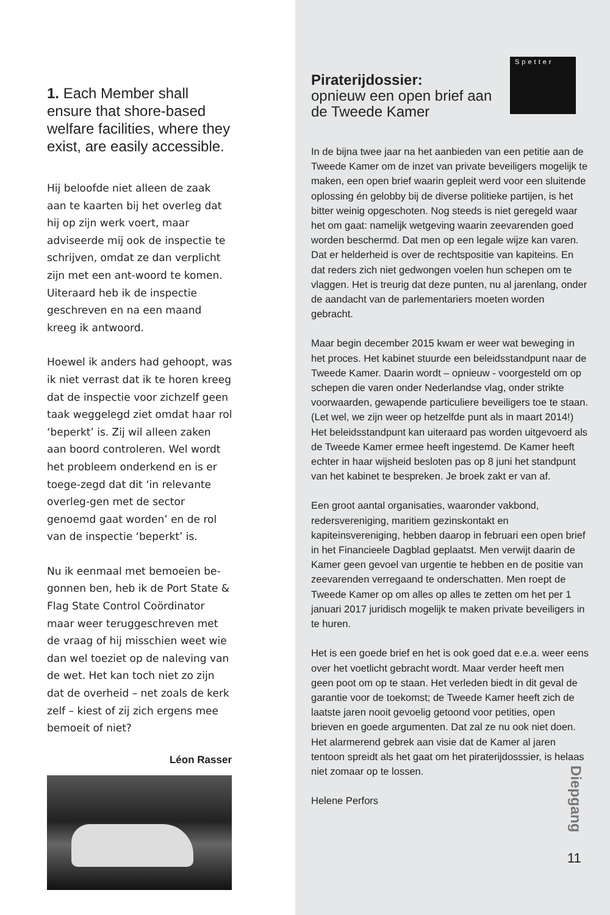1. Each Member shall ensure that shore-based welfare facilities, where they exist, are easily accessible.
Hij beloofde niet alleen de zaak aan te kaarten bij het overleg dat hij op zijn werk voert, maar adviseerde mij ook de inspectie te schrijven, omdat ze dan verplicht zijn met een ant-woord te komen. Uiteraard heb ik de inspectie geschreven en na een maand kreeg ik antwoord.
Hoewel ik anders had gehoopt, was ik niet verrast dat ik te horen kreeg dat de inspectie voor zichzelf geen taak weggelegd ziet omdat haar rol ‘beperkt’ is. Zij wil alleen zaken aan boord controleren. Wel wordt het probleem onderkend en is er toege-zegd dat dit ‘in relevante overleg-gen met de sector genoemd gaat worden’ en de rol van de inspectie ‘beperkt’ is.
Nu ik eenmaal met bemoeien be-gonnen ben, heb ik de Port State & Flag State Control Coördinator maar weer teruggeschreven met de vraag of hij misschien weet wie dan wel toeziet op de naleving van de wet. Het kan toch niet zo zijn dat de overheid – net zoals de kerk zelf – kiest of zij zich ergens mee bemoeit of niet?
Léon Rasser
Spetter
Piraterijdossier:
opnieuw een open brief aan de Tweede Kamer
In de bijna twee jaar na het aanbieden van een petitie aan de Tweede Kamer om de inzet van private beveiligers mogelijk te maken, een open brief waarin gepleit werd voor een sluitende oplossing én gelobby bij de diverse politieke partijen, is het bitter weinig opgeschoten. Nog steeds is niet geregeld waar het om gaat: namelijk wetgeving waarin zeevarenden goed worden beschermd. Dat men op een legale wijze kan varen. Dat er helderheid is over de rechtspositie van kapiteins. En dat reders zich niet gedwongen voelen hun schepen om te vlaggen. Het is treurig dat deze punten, nu al jarenlang, onder de aandacht van de parlementariers moeten worden gebracht.
Maar begin december 2015 kwam er weer wat beweging in het proces. Het kabinet stuurde een beleidsstandpunt naar de Tweede Kamer. Daarin wordt – opnieuw - voorgesteld om op schepen die varen onder Nederlandse vlag, onder strikte voorwaarden, gewapende particuliere beveiligers toe te staan. (Let wel, we zijn weer op hetzelfde punt als in maart 2014!) Het beleidsstandpunt kan uiteraard pas worden uitgevoerd als de Tweede Kamer ermee heeft ingestemd. De Kamer heeft echter in haar wijsheid besloten pas op 8 juni het standpunt van het kabinet te bespreken. Je broek zakt er van af.
Een groot aantal organisaties, waaronder vakbond, redersvereniging, maritiem gezinskontakt en kapiteinsvereniging, hebben daarop in februari een open brief in het Financieele Dagblad geplaatst. Men verwijt daarin de Kamer geen gevoel van urgentie te hebben en de positie van zeevarenden verregaand te onderschatten. Men roept de Tweede Kamer op om alles op alles te zetten om het per 1 januari 2017 juridisch mogelijk te maken private beveiligers in te huren.
Het is een goede brief en het is ook goed dat e.e.a. weer eens over het voetlicht gebracht wordt. Maar verder heeft men geen poot om op te staan. Het verleden biedt in dit geval de garantie voor de toekomst; de Tweede Kamer heeft zich de laatste jaren nooit gevoelig getoond voor petities, open brieven en goede argumenten. Dat zal ze nu ook niet doen.
Het alarmerend gebrek aan visie dat de Kamer al jaren tentoon spreidt als het gaat om het piraterijdosssier, is helaas niet zomaar op te lossen.
Helene Perfors
Diepgang
11